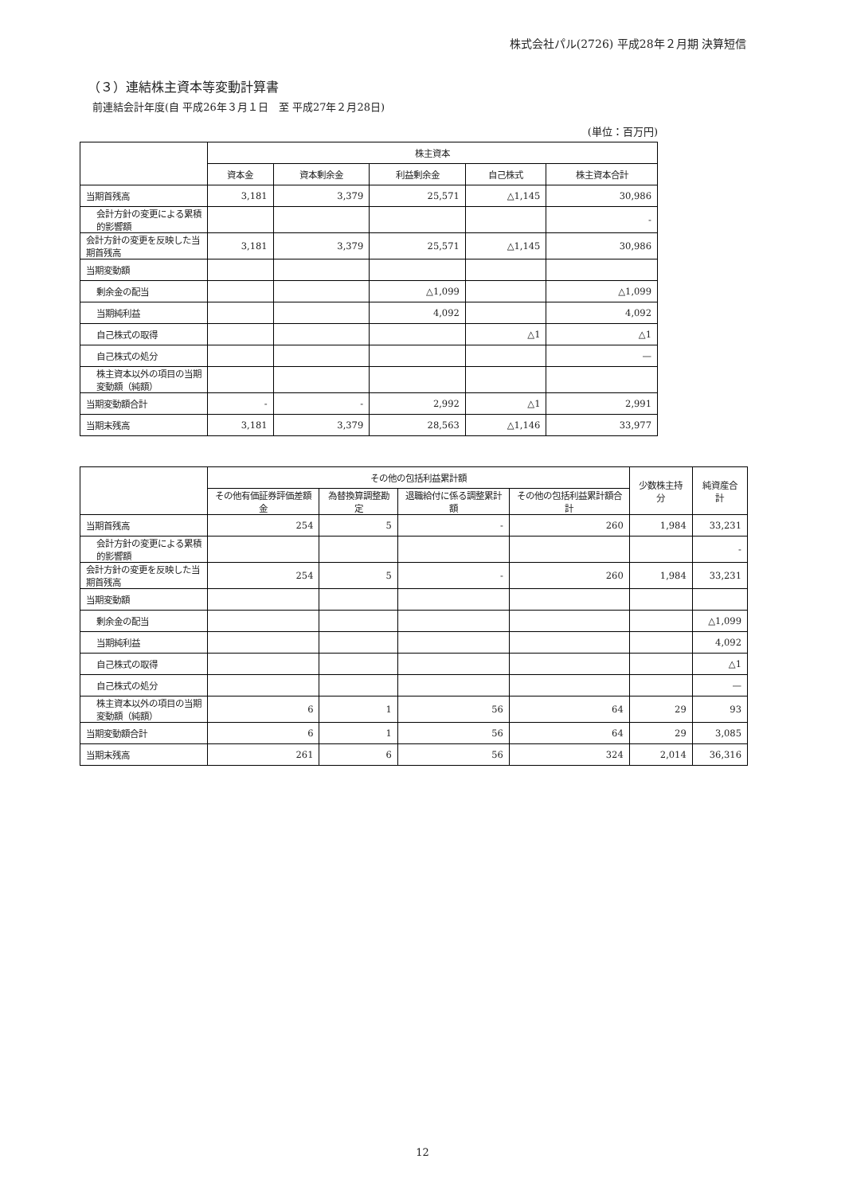株式会社パル(2726) 平成28年２月期 決算短信
（３）連結株主資本等変動計算書
前連結会計年度(自 平成26年３月１日　至 平成27年２月28日)
(単位：百万円)
| | 株主資本 | | | | |
| --- | --- | --- | --- | --- | --- |
| | 資本金 | 資本剰余金 | 利益剰余金 | 自己株式 | 株主資本合計 |
| 当期首残高 | 3,181 | 3,379 | 25,571 | △1,145 | 30,986 |
| 会計方針の変更による累積的影響額 | | | | | - |
| 会計方針の変更を反映した当期首残高 | 3,181 | 3,379 | 25,571 | △1,145 | 30,986 |
| 当期変動額 | | | | | |
| 剰余金の配当 | | | △1,099 | | △1,099 |
| 当期純利益 | | | 4,092 | | 4,092 |
| 自己株式の取得 | | | | △1 | △1 |
| 自己株式の処分 | | | | | — |
| 株主資本以外の項目の当期変動額（純額） | | | | | |
| 当期変動額合計 | - | - | 2,992 | △1 | 2,991 |
| 当期末残高 | 3,181 | 3,379 | 28,563 | △1,146 | 33,977 |
| | その他の包括利益累計額 | | | | 少数株主持分 | 純資産合計 |
| --- | --- | --- | --- | --- | --- | --- |
| | その他有価証券評価差額金 | 為替換算調整勘定 | 退職給付に係る調整累計額 | その他の包括利益累計額合計 | | |
| 当期首残高 | 254 | 5 | - | 260 | 1,984 | 33,231 |
| 会計方針の変更による累積的影響額 | | | | | | - |
| 会計方針の変更を反映した当期首残高 | 254 | 5 | - | 260 | 1,984 | 33,231 |
| 当期変動額 | | | | | | |
| 剰余金の配当 | | | | | | △1,099 |
| 当期純利益 | | | | | | 4,092 |
| 自己株式の取得 | | | | | | △1 |
| 自己株式の処分 | | | | | | — |
| 株主資本以外の項目の当期変動額（純額） | 6 | 1 | 56 | 64 | 29 | 93 |
| 当期変動額合計 | 6 | 1 | 56 | 64 | 29 | 3,085 |
| 当期末残高 | 261 | 6 | 56 | 324 | 2,014 | 36,316 |
12